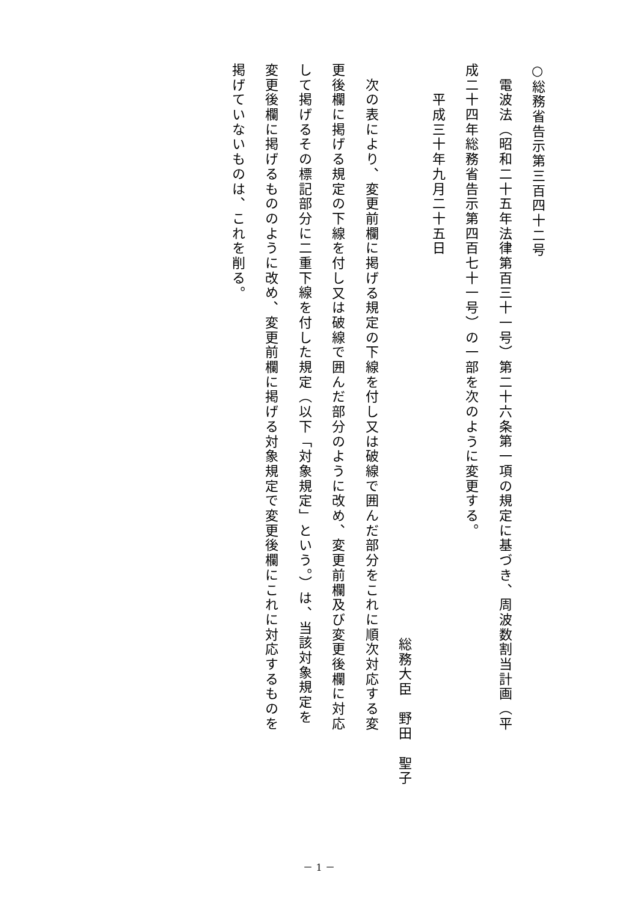○総務省告示第三百四十二号
　電波法（昭和二十五年法律第百三十一号）第二十六条第一項の規定に基づき、周波数割当計画（平
成二十四年総務省告示第四百七十一号）の一部を次のように変更する。
　　平成三十年九月二十五日
総務大臣　野田　聖子
　次の表により、変更前欄に掲げる規定の下線を付し又は破線で囲んだ部分をこれに順次対応する変
更後欄に掲げる規定の下線を付し又は破線で囲んだ部分のように改め、変更前欄及び変更後欄に対応
して掲げるその標記部分に二重下線を付した規定（以下「対象規定」という。）は、当該対象規定を
変更後欄に掲げるもののように改め、変更前欄に掲げる対象規定で変更後欄にこれに対応するものを
掲げていないものは、これを削る。
－ 1 －